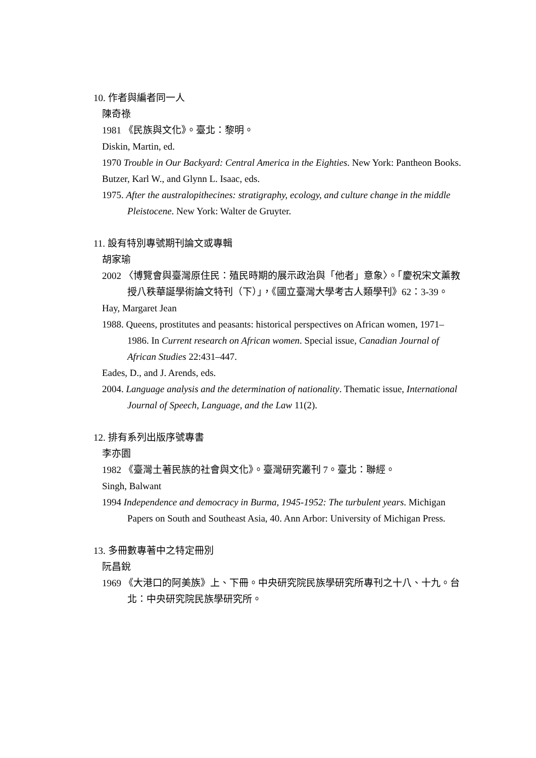10. 作者與編者同一人
陳奇祿
1981 《民族與文化》。臺北：黎明。
Diskin, Martin, ed.
1970 Trouble in Our Backyard: Central America in the Eighties. New York: Pantheon Books.
Butzer, Karl W., and Glynn L. Isaac, eds.
1975. After the australopithecines: stratigraphy, ecology, and culture change in the middle Pleistocene. New York: Walter de Gruyter.
11. 設有特別專號期刊論文或專輯
胡家瑜
2002 〈博覽會與臺灣原住民：殖民時期的展示政治與「他者」意象〉。「慶祝宋文薰教授八秩華誕學術論文特刊（下）」，《國立臺灣大學考古人類學刊》62：3-39。
Hay, Margaret Jean
1988. Queens, prostitutes and peasants: historical perspectives on African women, 1971–1986. In Current research on African women. Special issue, Canadian Journal of African Studies 22:431–447.
Eades, D., and J. Arends, eds.
2004. Language analysis and the determination of nationality. Thematic issue, International Journal of Speech, Language, and the Law 11(2).
12. 排有系列出版序號專書
李亦園
1982 《臺灣土著民族的社會與文化》。臺灣研究叢刊 7。臺北：聯經。
Singh, Balwant
1994 Independence and democracy in Burma, 1945-1952: The turbulent years. Michigan Papers on South and Southeast Asia, 40. Ann Arbor: University of Michigan Press.
13. 多冊數專著中之特定冊別
阮昌銳
1969 《大港口的阿美族》上、下冊。中央研究院民族學研究所專刊之十八、十九。台北：中央研究院民族學研究所。